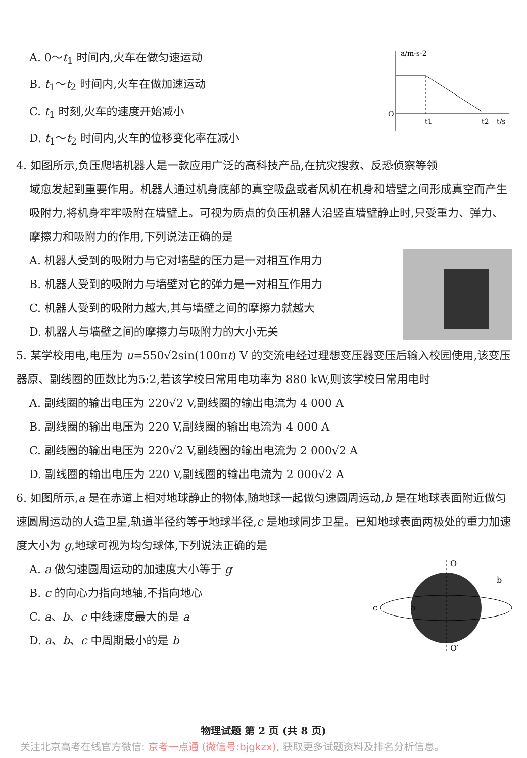A. 0～t<sub>1</sub> 时间内,火车在做匀速运动
B. t<sub>1</sub>～t<sub>2</sub> 时间内,火车在做加速运动
C. t<sub>1</sub> 时刻,火车的速度开始减小
D. t<sub>1</sub>～t<sub>2</sub> 时间内,火车的位移变化率在减小
a/m·s-2
O
t1
t2
t/s
4. 如图所示,负压爬墙机器人是一款应用广泛的高科技产品,在抗灾搜救、反恐侦察等领
域愈发起到重要作用。机器人通过机身底部的真空吸盘或者风机在机身和墙壁之间形成真空而产生吸附力,将机身牢牢吸附在墙壁上。可视为质点的负压机器人沿竖直墙壁静止时,只受重力、弹力、摩擦力和吸附力的作用,下列说法正确的是
A. 机器人受到的吸附力与它对墙壁的压力是一对相互作用力
B. 机器人受到的吸附力与墙壁对它的弹力是一对相互作用力
C. 机器人受到的吸附力越大,其与墙壁之间的摩擦力就越大
D. 机器人与墙壁之间的摩擦力与吸附力的大小无关
5. 某学校用电,电压为 u=550√2sin(100πt) V 的交流电经过理想变压器变压后输入校园使用,该变压器原、副线圈的匝数比为5:2,若该学校日常用电功率为 880 kW,则该学校日常用电时
A. 副线圈的输出电压为 220√2 V,副线圈的输出电流为 4 000 A
B. 副线圈的输出电压为 220 V,副线圈的输出电流为 4 000 A
C. 副线圈的输出电压为 220√2 V,副线圈的输出电流为 2 000√2 A
D. 副线圈的输出电压为 220 V,副线圈的输出电流为 2 000√2 A
6. 如图所示,a 是在赤道上相对地球静止的物体,随地球一起做匀速圆周运动,b 是在地球表面附近做匀速圆周运动的人造卫星,轨道半径约等于地球半径,c 是地球同步卫星。已知地球表面两极处的重力加速度大小为 g,地球可视为均匀球体,下列说法正确的是
A. a 做匀速圆周运动的加速度大小等于 g
B. c 的向心力指向地轴,不指向地心
C. a、b、c 中线速度最大的是 a
D. a、b、c 中周期最小的是 b
O
b
c
a
O′
物理试题 第 2 页 (共 8 页)
关注北京高考在线官方微信: 京考一点通 (微信号:bjgkzx), 获取更多试题资料及排名分析信息。